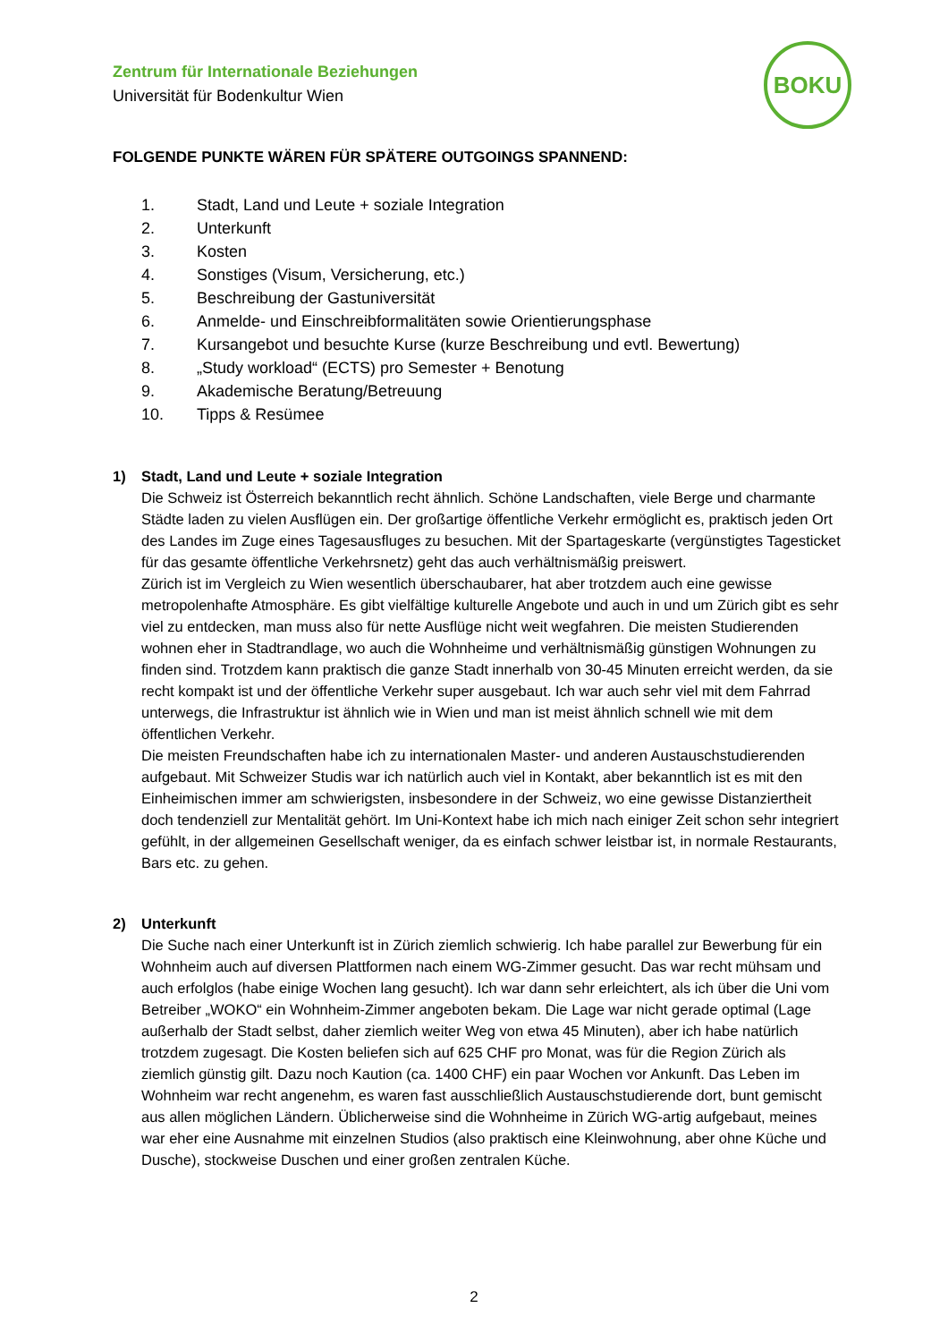Zentrum für Internationale Beziehungen
Universität für Bodenkultur Wien
BOKU
FOLGENDE PUNKTE WÄREN FÜR SPÄTERE OUTGOINGS SPANNEND:
1. Stadt, Land und Leute + soziale Integration
2. Unterkunft
3. Kosten
4. Sonstiges (Visum, Versicherung, etc.)
5. Beschreibung der Gastuniversität
6. Anmelde- und Einschreibformalitäten sowie Orientierungsphase
7. Kursangebot und besuchte Kurse (kurze Beschreibung und evtl. Bewertung)
8. „Study workload“ (ECTS) pro Semester + Benotung
9. Akademische Beratung/Betreuung
10. Tipps & Resümee
1) Stadt, Land und Leute + soziale Integration
Die Schweiz ist Österreich bekanntlich recht ähnlich. Schöne Landschaften, viele Berge und charmante Städte laden zu vielen Ausflügen ein. Der großartige öffentliche Verkehr ermöglicht es, praktisch jeden Ort des Landes im Zuge eines Tagesausfluges zu besuchen. Mit der Spartageskarte (vergünstigtes Tagesticket für das gesamte öffentliche Verkehrsnetz) geht das auch verhältnismäßig preiswert.
Zürich ist im Vergleich zu Wien wesentlich überschaubarer, hat aber trotzdem auch eine gewisse metropolenhafte Atmosphäre. Es gibt vielfältige kulturelle Angebote und auch in und um Zürich gibt es sehr viel zu entdecken, man muss also für nette Ausflüge nicht weit wegfahren. Die meisten Studierenden wohnen eher in Stadtrandlage, wo auch die Wohnheime und verhältnismäßig günstigen Wohnungen zu finden sind. Trotzdem kann praktisch die ganze Stadt innerhalb von 30-45 Minuten erreicht werden, da sie recht kompakt ist und der öffentliche Verkehr super ausgebaut. Ich war auch sehr viel mit dem Fahrrad unterwegs, die Infrastruktur ist ähnlich wie in Wien und man ist meist ähnlich schnell wie mit dem öffentlichen Verkehr.
Die meisten Freundschaften habe ich zu internationalen Master- und anderen Austauschstudierenden aufgebaut. Mit Schweizer Studis war ich natürlich auch viel in Kontakt, aber bekanntlich ist es mit den Einheimischen immer am schwierigsten, insbesondere in der Schweiz, wo eine gewisse Distanziertheit doch tendenziell zur Mentalität gehört. Im Uni-Kontext habe ich mich nach einiger Zeit schon sehr integriert gefühlt, in der allgemeinen Gesellschaft weniger, da es einfach schwer leistbar ist, in normale Restaurants, Bars etc. zu gehen.
2) Unterkunft
Die Suche nach einer Unterkunft ist in Zürich ziemlich schwierig. Ich habe parallel zur Bewerbung für ein Wohnheim auch auf diversen Plattformen nach einem WG-Zimmer gesucht. Das war recht mühsam und auch erfolglos (habe einige Wochen lang gesucht). Ich war dann sehr erleichtert, als ich über die Uni vom Betreiber „WOKO“ ein Wohnheim-Zimmer angeboten bekam. Die Lage war nicht gerade optimal (Lage außerhalb der Stadt selbst, daher ziemlich weiter Weg von etwa 45 Minuten), aber ich habe natürlich trotzdem zugesagt. Die Kosten beliefen sich auf 625 CHF pro Monat, was für die Region Zürich als ziemlich günstig gilt. Dazu noch Kaution (ca. 1400 CHF) ein paar Wochen vor Ankunft. Das Leben im Wohnheim war recht angenehm, es waren fast ausschließlich Austauschstudierende dort, bunt gemischt aus allen möglichen Ländern. Üblicherweise sind die Wohnheime in Zürich WG-artig aufgebaut, meines war eher eine Ausnahme mit einzelnen Studios (also praktisch eine Kleinwohnung, aber ohne Küche und Dusche), stockweise Duschen und einer großen zentralen Küche.
2